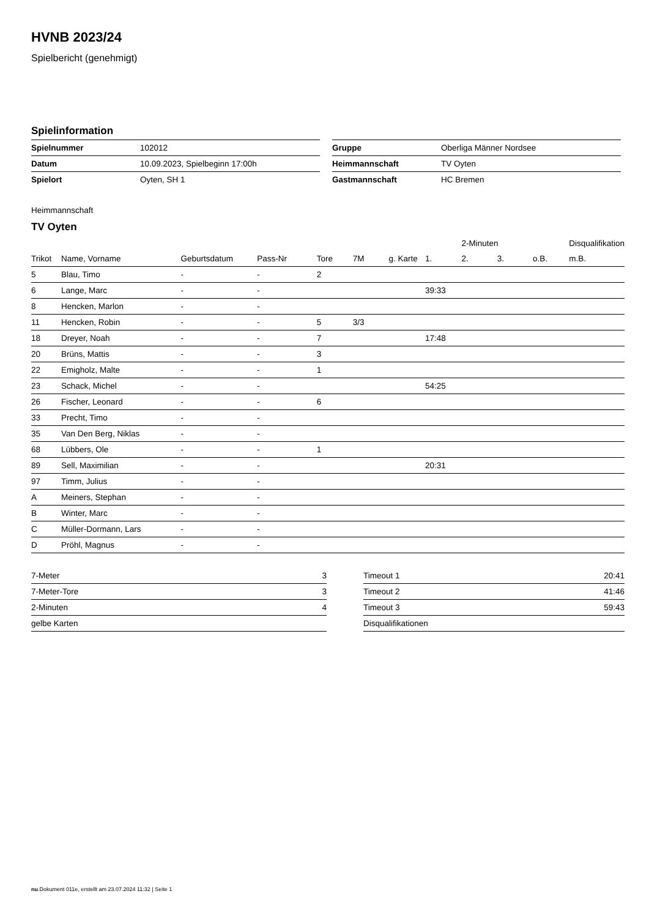HVNB 2023/24
Spielbericht (genehmigt)
Spielinformation
| Spielnummer | 102012 |
| Datum | 10.09.2023, Spielbeginn 17:00h |
| Spielort | Oyten, SH 1 |
| Gruppe | Oberliga Männer Nordsee |
| Heimmannschaft | TV Oyten |
| Gastmannschaft | HC Bremen |
Heimmannschaft
TV Oyten
| | | | | | | | | 2-Minuten | | | Disqualifikation |
| --- | --- | --- | --- | --- | --- | --- | --- | --- | --- | --- | --- |
| Trikot | Name, Vorname | Geburtsdatum | Pass-Nr | Tore | 7M | g. Karte | 1. | 2. | 3. | o.B. | m.B. |
| 5 | Blau, Timo | - | - | 2 | | | | | | | |
| 6 | Lange, Marc | - | - | | | | 39:33 | | | | |
| 8 | Hencken, Marlon | - | - | | | | | | | | |
| 11 | Hencken, Robin | - | - | 5 | 3/3 | | | | | | |
| 18 | Dreyer, Noah | - | - | 7 | | | 17:48 | | | | |
| 20 | Brüns, Mattis | - | - | 3 | | | | | | | |
| 22 | Emigholz, Malte | - | - | 1 | | | | | | | |
| 23 | Schack, Michel | - | - | | | | 54:25 | | | | |
| 26 | Fischer, Leonard | - | - | 6 | | | | | | | |
| 33 | Precht, Timo | - | - | | | | | | | | |
| 35 | Van Den Berg, Niklas | - | - | | | | | | | | |
| 68 | Lübbers, Ole | - | - | 1 | | | | | | | |
| 89 | Sell, Maximilian | - | - | | | | 20:31 | | | | |
| 97 | Timm, Julius | - | - | | | | | | | | |
| A | Meiners, Stephan | - | - | | | | | | | | |
| B | Winter, Marc | - | - | | | | | | | | |
| C | Müller-Dormann, Lars | - | - | | | | | | | | |
| D | Pröhl, Magnus | - | - | | | | | | | | |
| 7-Meter | 3 |
| 7-Meter-Tore | 3 |
| 2-Minuten | 4 |
| gelbe Karten | |
| Timeout 1 | 20:41 |
| Timeout 2 | 41:46 |
| Timeout 3 | 59:43 |
| Disqualifikationen | |
nu.Dokument 011e, erstellt am 23.07.2024 11:32 | Seite 1